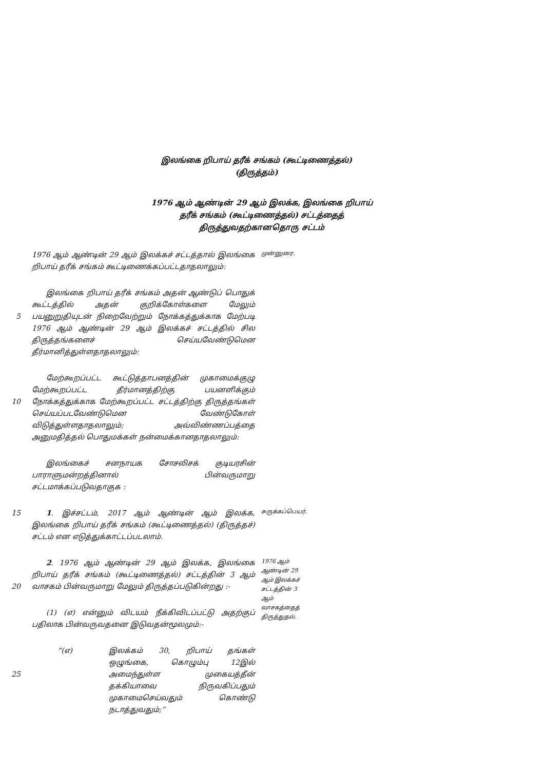இலங்கை றிபாய் தரீக் சங்கம் (கூட்டிணைத்தல்)
(திருத்தம்)
1976 ஆம் ஆண்டின் 29 ஆம் இலக்க, இலங்கை றிபாய் தரீக் சங்கம் (கூட்டிணைத்தல்) சட்டத்தைத் திருத்துவதற்கானதொரு சட்டம்
1976 ஆம் ஆண்டின் 29 ஆம் இலக்கச் சட்டத்தால் இலங்கை றிபாய் தரீக் சங்கம் கூட்டிணைக்கப்பட்டதாதலாலும்:
முன்னுரை.
5 இலங்கை றிபாய் தரீக் சங்கம் அதன் ஆண்டுப் பொதுக் கூட்டத்தில் அதன் குறிக்கோள்களை மேலும் பயனுறுதியுடன் நிறைவேற்றும் நோக்கத்துக்காக மேற்படி 1976 ஆம் ஆண்டின் 29 ஆம் இலக்கச் சட்டத்தில் சில திருத்தங்களைச் செய்யவேண்டுமென தீர்மானித்துள்ளதாதலாலும்:
10 மேற்கூறப்பட்ட கூட்டுத்தாபனத்தின் முகாமைக்குழு மேற்கூறப்பட்ட தீர்மானத்திற்கு பயனளிக்கும் நோக்கத்துக்காக மேற்கூறப்பட்ட சட்டத்திற்கு திருத்தங்கள் செய்யப்படவேண்டுமென வேண்டுகோள் விடுத்துள்ளதாதலாலும்; அவ்விண்ணப்பத்தை அனுமதித்தல் பொதுமக்கள் நன்மைக்கானதாதலாலும்:
இலங்கைச் சனநாயக சோசலிசக் குடியரசின் பாராளுமன்றத்தினால் பின்வருமாறு சட்டமாக்கப்படுவதாகுக :
15 1. இச்சட்டம், 2017 ஆம் ஆண்டின் ஆம் இலக்க, இலங்கை றிபாய் தரீக் சங்கம் (கூட்டிணைத்தல்) (திருத்தச்) சட்டம் என எடுத்துக்காட்டப்படலாம்.
சுருக்கப்பெயர்.
20 2. 1976 ஆம் ஆண்டின் 29 ஆம் இலக்க, இலங்கை றிபாய் தரீக் சங்கம் (கூட்டிணைத்தல்) சட்டத்தின் 3 ஆம் வாசகம் பின்வருமாறு மேலும் திருத்தப்படுகின்றது :-
(1) (எ) என்னும் விடயம் நீக்கிவிடப்பட்டு அதற்குப் பதிலாக பின்வருவதனை இடுவதன்மூலமும்:-
1976 ஆம் ஆண்டின் 29 ஆம் இலக்கச் சட்டத்தின் 3 ஆம் வாசகத்தைத் திருத்துதல்.
25 “(எ) இலக்கம் 30, றிபாய் தங்கள் ஒழுங்கை, கொழும்பு 12இல் அமைந்துள்ள முகையத்தீன் தக்கியாவை நிருவகிப்பதும் முகாமைசெய்வதும் கொண்டு நடாத்துவதும்;”